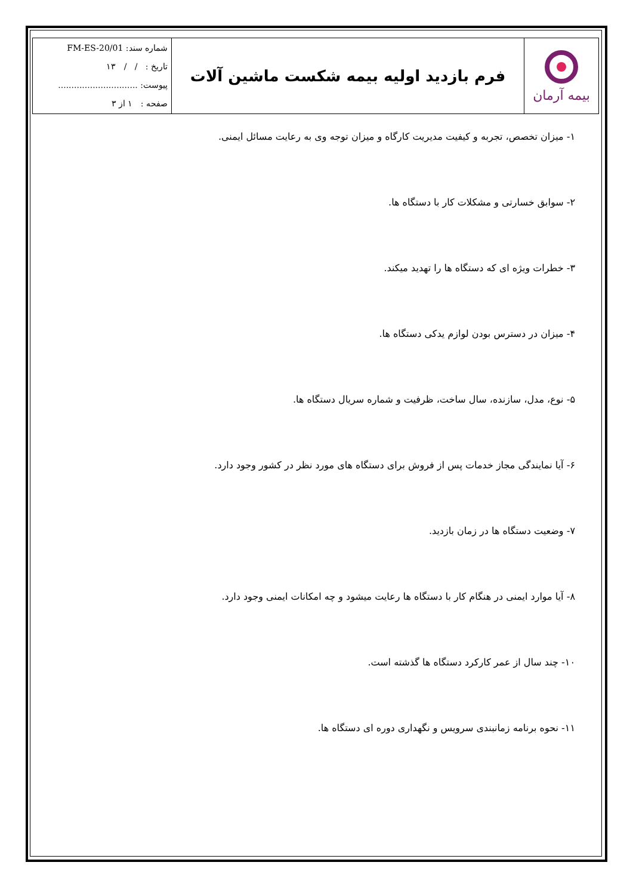| بیمه آرمان | فرم بازدید اولیه بیمه شکست ماشین آلات | شماره سند: FM-ES-20/01 تاریخ : / / ۱۳ پیوست: .............................. صفحه : ۱ از ۳ |
۱- میزان تخصص، تجربه و کیفیت مدیریت کارگاه و میزان توجه وی به رعایت مسائل ایمنی.
۲- سوابق خسارتی و مشکلات کار با دستگاه ها.
۳- خطرات ویژه ای که دستگاه ها را تهدید میکند.
۴- میزان در دسترس بودن لوازم یدکی دستگاه ها.
۵- نوع، مدل، سازنده، سال ساخت، ظرفیت و شماره سریال دستگاه ها.
۶- آیا نمایندگی مجاز خدمات پس از فروش برای دستگاه های مورد نظر در کشور وجود دارد.
۷- وضعیت دستگاه ها در زمان بازدید.
۸- آیا موارد ایمنی در هنگام کار با دستگاه ها رعایت میشود و چه امکانات ایمنی وجود دارد.
۱۰- چند سال از عمر کارکرد دستگاه ها گذشته است.
۱۱- نحوه برنامه زمانبندی سرویس و نگهداری دوره ای دستگاه ها.